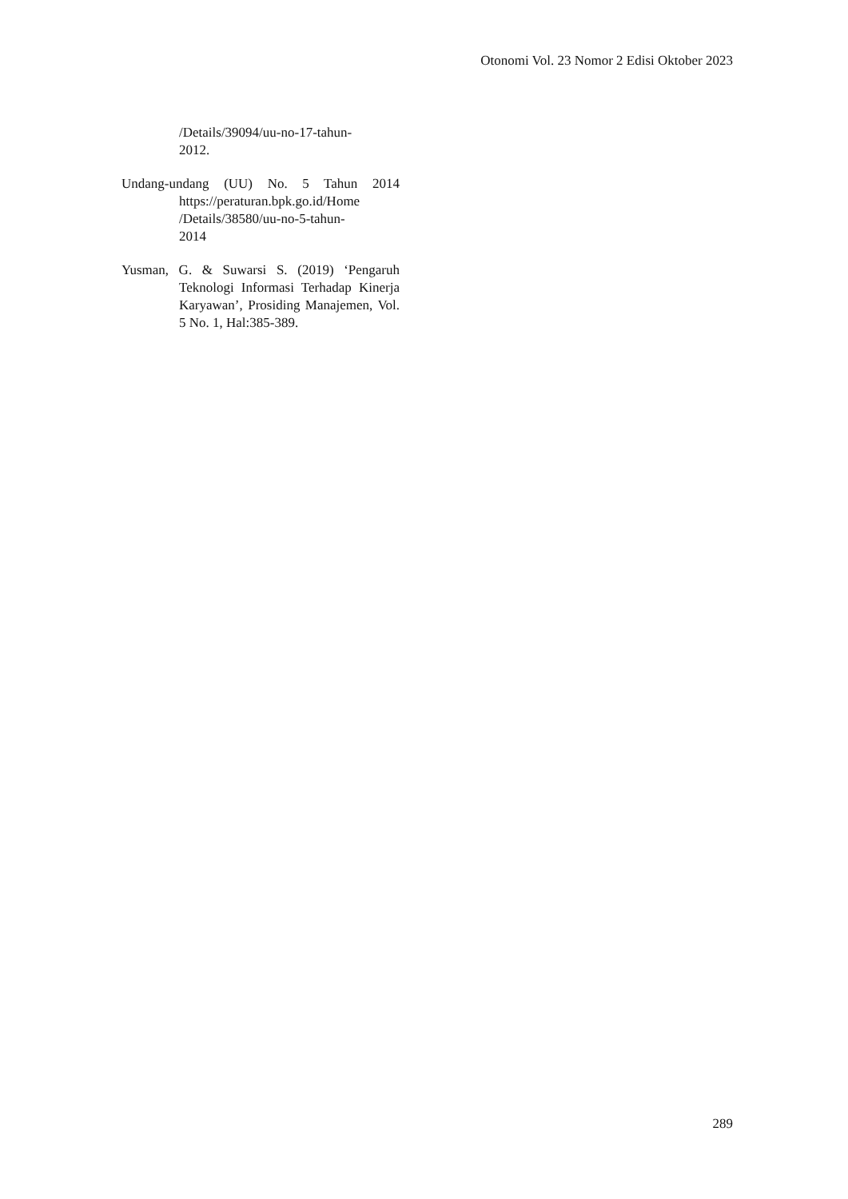Otonomi Vol. 23 Nomor 2 Edisi Oktober 2023
/Details/39094/uu-no-17-tahun-
2012.
Undang-undang (UU) No. 5 Tahun 2014 https://peraturan.bpk.go.id/Home
/Details/38580/uu-no-5-tahun-
2014
Yusman, G. & Suwarsi S. (2019) ‘Pengaruh Teknologi Informasi Terhadap Kinerja Karyawan’, Prosiding Manajemen, Vol. 5 No. 1, Hal:385-389.
289